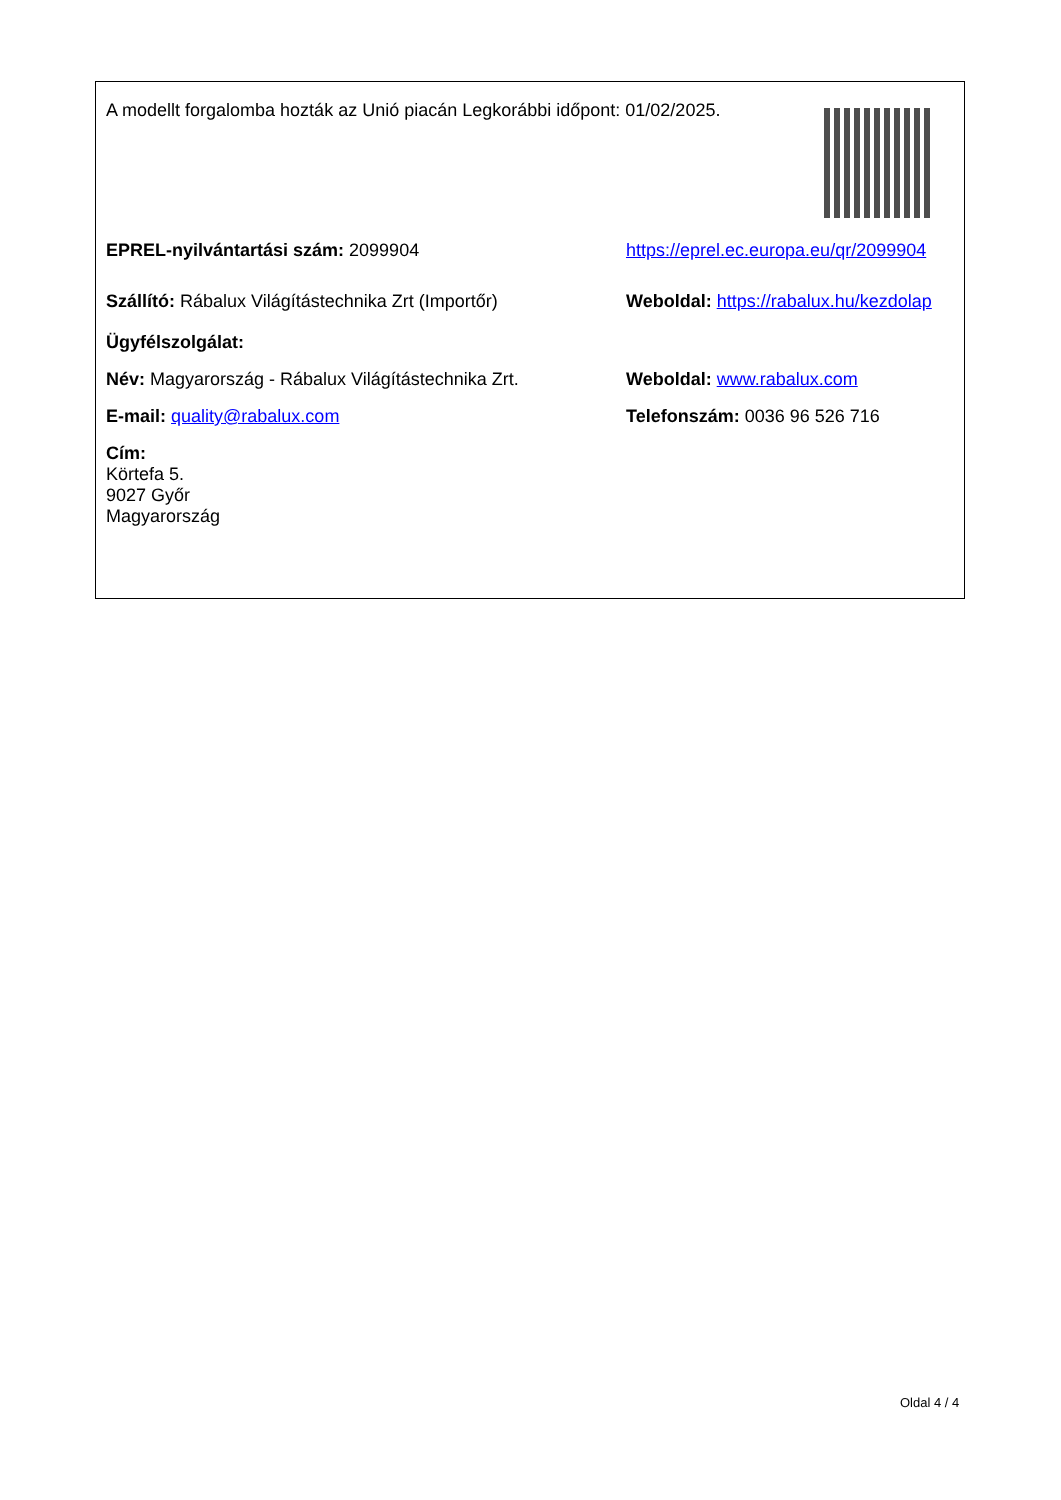A modellt forgalomba hozták az Unió piacán Legkorábbi időpont: 01/02/2025.
EPREL-nyilvántartási szám: 2099904 https://eprel.ec.europa.eu/qr/2099904
Szállító: Rábalux Világítástechnika Zrt (Importőr)
Weboldal: https://rabalux.hu/kezdolap
Ügyfélszolgálat:
Név: Magyarország - Rábalux Világítástechnika Zrt.
Weboldal: www.rabalux.com
E-mail: quality@rabalux.com Telefonszám: 0036 96 526 716
Cím:
Körtefa 5.
9027 Győr
Magyarország
Oldal 4 / 4